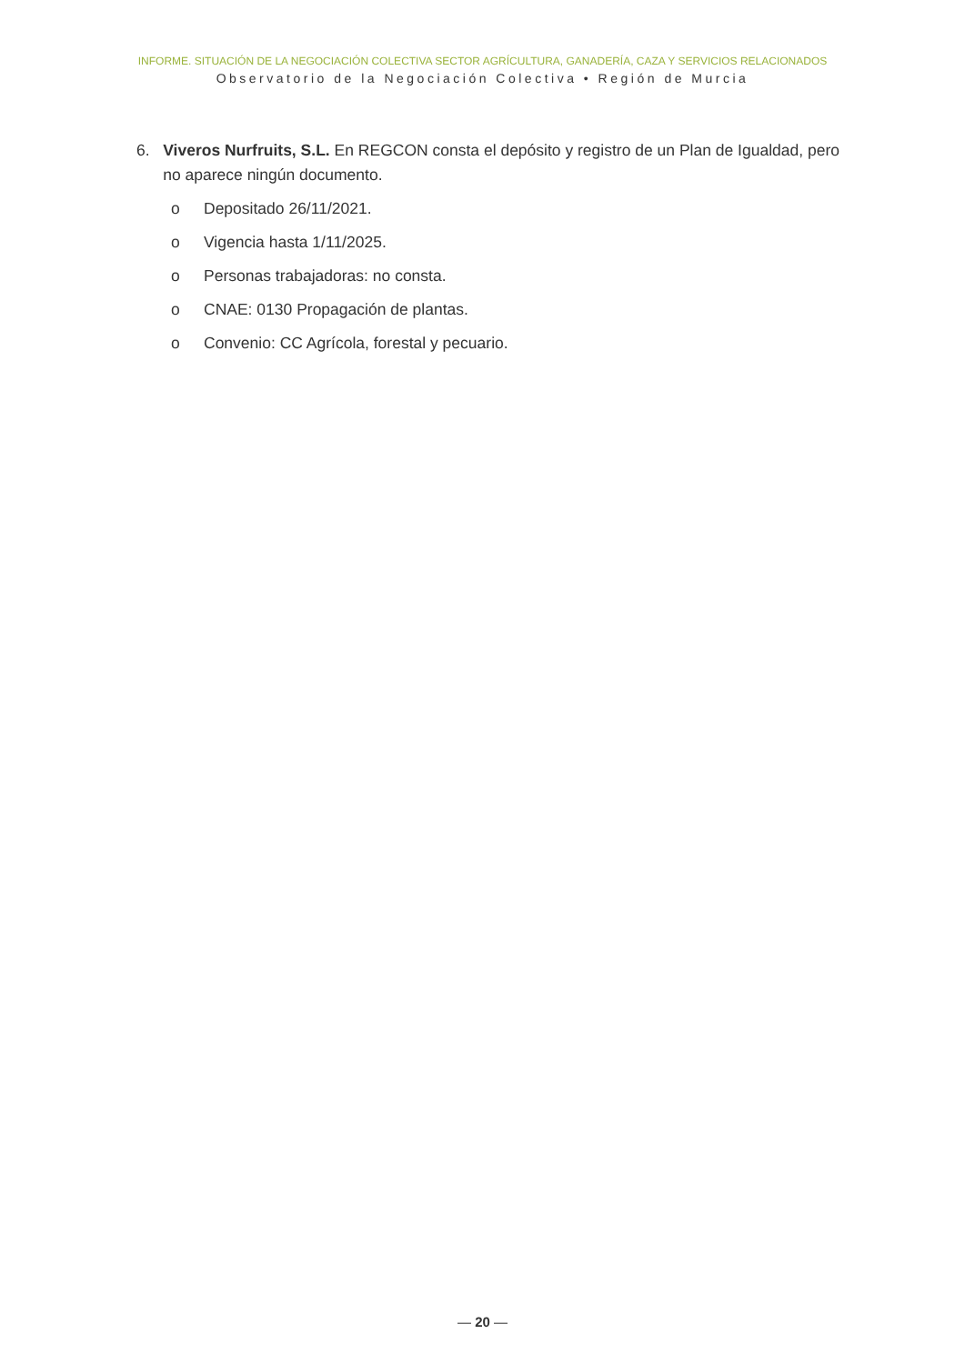INFORME. SITUACIÓN DE LA NEGOCIACIÓN COLECTIVA SECTOR AGRÍCULTURA, GANADERÍA, CAZA Y SERVICIOS RELACIONADOS
Observatorio de la Negociación Colectiva • Región de Murcia
6. Viveros Nurfruits, S.L. En REGCON consta el depósito y registro de un Plan de Igualdad, pero no aparece ningún documento.
o Depositado 26/11/2021.
o Vigencia hasta 1/11/2025.
o Personas trabajadoras: no consta.
o CNAE: 0130 Propagación de plantas.
o Convenio: CC Agrícola, forestal y pecuario.
— 20 —